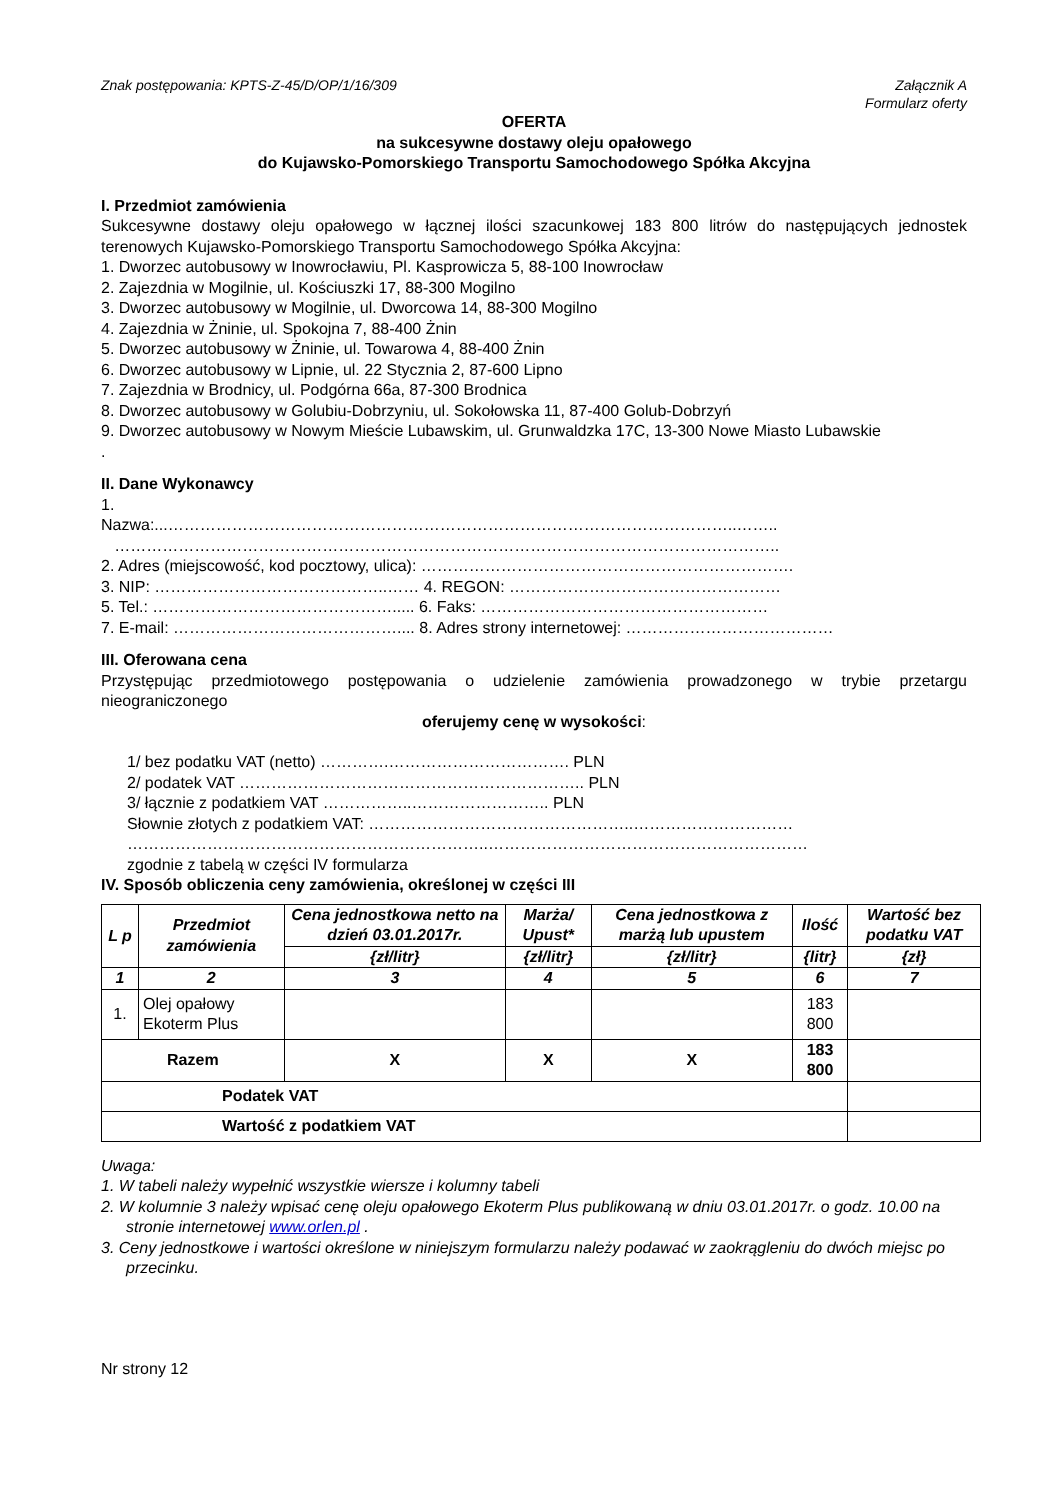Znak postępowania: KPTS-Z-45/D/OP/1/16/309 Załącznik A
Formularz oferty
OFERTA
na sukcesywne dostawy oleju opałowego
do Kujawsko-Pomorskiego Transportu Samochodowego Spółka Akcyjna
I. Przedmiot zamówienia
Sukcesywne dostawy oleju opałowego w łącznej ilości szacunkowej 183 800 litrów do następujących jednostek terenowych Kujawsko-Pomorskiego Transportu Samochodowego Spółka Akcyjna:
1. Dworzec autobusowy w Inowrocławiu, Pl. Kasprowicza 5, 88-100 Inowrocław
2. Zajezdnia w Mogilnie, ul. Kościuszki 17, 88-300 Mogilno
3. Dworzec autobusowy w Mogilnie, ul. Dworcowa 14, 88-300 Mogilno
4. Zajezdnia w Żninie, ul. Spokojna 7, 88-400 Żnin
5. Dworzec autobusowy w Żninie, ul. Towarowa 4, 88-400 Żnin
6. Dworzec autobusowy w Lipnie, ul. 22 Stycznia 2, 87-600 Lipno
7. Zajezdnia w Brodnicy, ul. Podgórna 66a, 87-300 Brodnica
8. Dworzec autobusowy w Golubiu-Dobrzyniu, ul. Sokołowska 11, 87-400 Golub-Dobrzyń
9. Dworzec autobusowy w Nowym Mieście Lubawskim, ul. Grunwaldzka 17C, 13-300 Nowe Miasto Lubawskie
.
II. Dane Wykonawcy
1.
Nazwa:...……………………………………………………………………………………………..……..
……………………………………………………………………………………………………………..
2. Adres (miejscowość, kod pocztowy, ulica): …………………………………………………………….
3. NIP: ……………………………………..…… 4. REGON: ……………………………………………
5. Tel.: ………………………………………..... 6. Faks: ………………………………………………
7. E-mail: …………………………………….... 8. Adres strony internetowej: …………………………………
III. Oferowana cena
Przystępując przedmiotowego postępowania o udzielenie zamówienia prowadzonego w trybie przetargu nieograniczonego
oferujemy cenę w wysokości:
1/ bez podatku VAT (netto) ………….……………………………. PLN
2/ podatek VAT ……………………………………………………….. PLN
3/ łącznie z podatkiem VAT ……………..…………………….. PLN
Słownie złotych z podatkiem VAT: …………………………………………..…………………………
…………………………………………………………..……………………………………………………
zgodnie z tabelą w części IV formularza
IV. Sposób obliczenia ceny zamówienia, określonej w części III
| L p | Przedmiot zamówienia | Cena jednostkowa netto na dzień 03.01.2017r. | Marża/ Upust* | Cena jednostkowa z marżą lub upustem | Ilość | Wartość bez podatku VAT |
| --- | --- | --- | --- | --- | --- | --- |
| | | {zł/litr} | {zł/litr} | {zł/litr} | {litr} | {zł} |
| 1 | 2 | 3 | 4 | 5 | 6 | 7 |
| 1. | Olej opałowy Ekoterm Plus | | | | 183 800 | |
| Razem | | X | X | X | 183 800 | |
| Podatek VAT | | | | | | |
| Wartość z podatkiem VAT | | | | | | |
Uwaga:
1. W tabeli należy wypełnić wszystkie wiersze i kolumny tabeli
2. W kolumnie 3 należy wpisać cenę oleju opałowego Ekoterm Plus publikowaną w dniu 03.01.2017r. o godz. 10.00 na stronie internetowej www.orlen.pl .
3. Ceny jednostkowe i wartości określone w niniejszym formularzu należy podawać w zaokrągleniu do dwóch miejsc po przecinku.
Nr strony 12